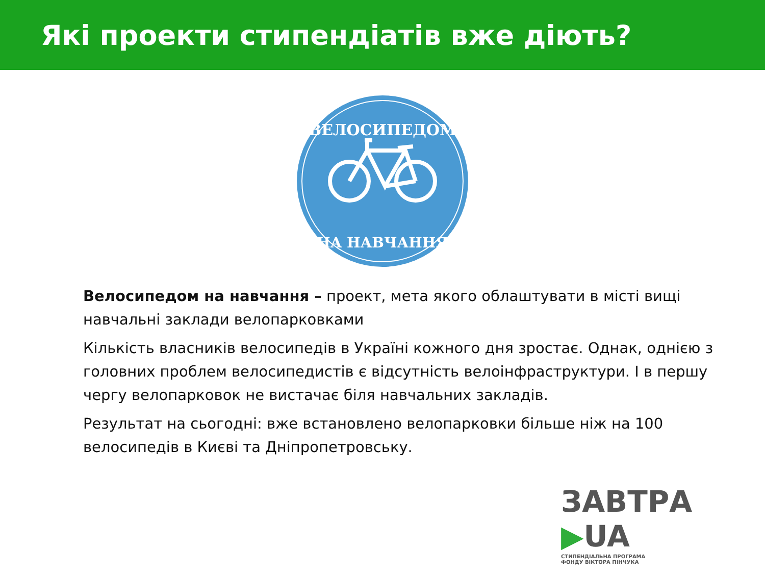Які проекти стипендіатів вже діють?
ВЕЛОСИПЕДОМ
НА НАВЧАННЯ
Велосипедом на навчання – проект, мета якого облаштувати в місті вищі навчальні заклади велопарковками
Кількість власників велосипедів в Україні кожного дня зростає. Однак, однією з головних проблем велосипедистів є відсутність велоінфраструктури. І в першу чергу велопарковок не вистачає біля навчальних закладів.
Результат на сьогодні: вже встановлено велопарковки більше ніж на 100 велосипедів в Києві та Дніпропетровську.
ЗАВТРА ▶UA
СТИПЕНДІАЛЬНА ПРОГРАМА
ФОНДУ ВІКТОРА ПІНЧУКА